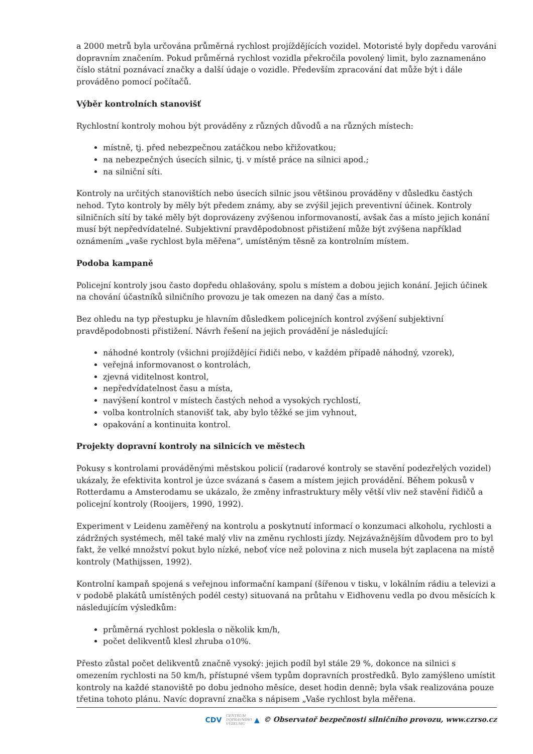a 2000 metrů byla určována průměrná rychlost projíždějících vozidel. Motoristé byly dopředu varováni dopravním značením. Pokud průměrná rychlost vozidla překročila povolený limit, bylo zaznamenáno číslo státní poznávací značky a další údaje o vozidle. Především zpracování dat může být i dále prováděno pomocí počítačů.
Výběr kontrolních stanovišť
Rychlostní kontroly mohou být prováděny z různých důvodů a na různých místech:
místně, tj. před nebezpečnou zatáčkou nebo křižovatkou;
na nebezpečných úsecích silnic, tj. v místě práce na silnici apod.;
na silniční síti.
Kontroly na určitých stanovištích nebo úsecích silnic jsou většinou prováděny v důsledku častých nehod. Tyto kontroly by měly být předem známy, aby se zvýšil jejich preventivní účinek. Kontroly silničních sítí by také měly být doprovázeny zvýšenou informovaností, avšak čas a místo jejich konání musí být nepředvídatelné. Subjektivní pravděpodobnost přistižení může být zvýšena například oznámením „vaše rychlost byla měřena“, umístěným těsně za kontrolním místem.
Podoba kampaně
Policejní kontroly jsou často dopředu ohlašovány, spolu s místem a dobou jejich konání. Jejich účinek na chování účastníků silničního provozu je tak omezen na daný čas a místo.
Bez ohledu na typ přestupku je hlavním důsledkem policejních kontrol zvýšení subjektivní pravděpodobnosti přistižení. Návrh řešení na jejich provádění je následující:
náhodné kontroly (všichni projíždějící řidiči nebo, v každém případě náhodný, vzorek),
veřejná informovanost o kontrolách,
zjevná viditelnost kontrol,
nepředvídatelnost času a místa,
navýšení kontrol v místech častých nehod a vysokých rychlostí,
volba kontrolních stanovišť tak, aby bylo těžké se jim vyhnout,
opakování a kontinuita kontrol.
Projekty dopravní kontroly na silnicích ve městech
Pokusy s kontrolami prováděnými městskou policií (radarové kontroly se stavění podezřelých vozidel) ukázaly, že efektivita kontrol je úzce svázaná s časem a místem jejich provádění. Během pokusů v Rotterdamu a Amsterodamu se ukázalo, že změny infrastruktury měly větší vliv než stavění řidičů a policejní kontroly (Rooijers, 1990, 1992).
Experiment v Leidenu zaměřený na kontrolu a poskytnutí informací o konzumaci alkoholu, rychlosti a zádržných systémech, měl také malý vliv na změnu rychlosti jízdy. Nejzávažnějším důvodem pro to byl fakt, že velké množství pokut bylo nízké, neboť více než polovina z nich musela být zaplacena na místě kontroly (Mathijssen, 1992).
Kontrolní kampaň spojená s veřejnou informační kampaní (šířenou v tisku, v lokálním rádiu a televizi a v podobě plakátů umístěných podél cesty) situovaná na průtahu v Eidhovenu vedla po dvou měsících k následujícím výsledkům:
průměrná rychlost poklesla o několik km/h,
počet delikventů klesl zhruba o10%.
Přesto zůstal počet delikventů značně vysoký: jejich podíl byl stále 29 %, dokonce na silnici s omezením rychlosti na 50 km/h, přístupné všem typům dopravních prostředků. Bylo zamýšleno umístit kontroly na každé stanoviště po dobu jednoho měsíce, deset hodin denně; byla však realizována pouze třetina tohoto plánu. Navíc dopravní značka s nápisem „Vaše rychlost byla měřena.
CDV CENTRUM
DOPRAVNÍHO
VÝZKUMU ▲ © Observatoř bezpečnosti silničního provozu, www.czrso.cz